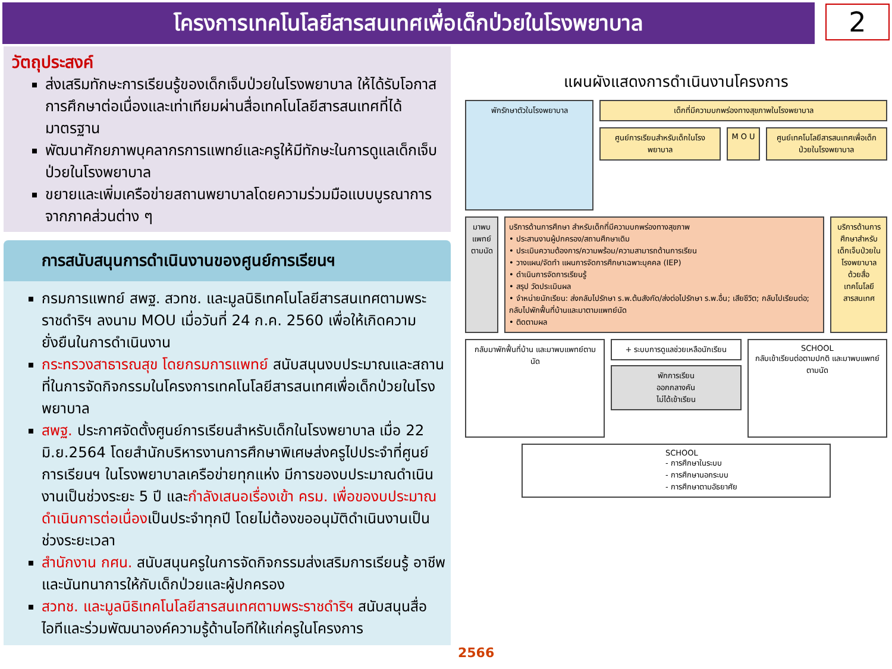โครงการเทคโนโลยีสารสนเทศเพื่อเด็กป่วยในโรงพยาบาล
2
วัตถุประสงค์
ส่งเสริมทักษะการเรียนรู้ของเด็กเจ็บป่วยในโรงพยาบาล ให้ได้รับโอกาสการศึกษาต่อเนื่องและเท่าเทียมผ่านสื่อเทคโนโลยีสารสนเทศที่ได้มาตรฐาน
พัฒนาศักยภาพบุคลากรการแพทย์และครูให้มีทักษะในการดูแลเด็กเจ็บป่วยในโรงพยาบาล
ขยายและเพิ่มเครือข่ายสถานพยาบาลโดยความร่วมมือแบบบูรณาการจากภาคส่วนต่าง ๆ
การสนับสนุนการดำเนินงานของศูนย์การเรียนฯ
กรมการแพทย์ สพฐ. สวทช. และมูลนิธิเทคโนโลยีสารสนเทศตามพระราชดำริฯ ลงนาม MOU เมื่อวันที่ 24 ก.ค. 2560 เพื่อให้เกิดความยั่งยืนในการดำเนินงาน
กระทรวงสาธารณสุข โดยกรมการแพทย์ สนับสนุนงบประมาณและสถานที่ในการจัดกิจกรรมในโครงการเทคโนโลยีสารสนเทศเพื่อเด็กป่วยในโรงพยาบาล
สพฐ. ประกาศจัดตั้งศูนย์การเรียนสำหรับเด็กในโรงพยาบาล เมื่อ 22 มิ.ย.2564 โดยสำนักบริหารงานการศึกษาพิเศษส่งครูไปประจำที่ศูนย์การเรียนฯ ในโรงพยาบาลเครือข่ายทุกแห่ง มีการของบประมาณดำเนินงานเป็นช่วงระยะ 5 ปี และกำลังเสนอเรื่องเข้า ครม. เพื่อของบประมาณดำเนินการต่อเนื่องเป็นประจำทุกปี โดยไม่ต้องขออนุมัติดำเนินงานเป็นช่วงระยะเวลา
สำนักงาน กศน. สนับสนุนครูในการจัดกิจกรรมส่งเสริมการเรียนรู้ อาชีพและนันทนาการให้กับเด็กป่วยและผู้ปกครอง
สวทช. และมูลนิธิเทคโนโลยีสารสนเทศตามพระราชดำริฯ สนับสนุนสื่อไอทีและร่วมพัฒนาองค์ความรู้ด้านไอทีให้แก่ครูในโครงการ
แผนผังแสดงการดำเนินงานโครงการ
พักรักษาตัวในโรงพยาบาล
เด็กที่มีความบกพร่องทางสุขภาพในโรงพยาบาล
ศูนย์การเรียนสำหรับเด็กในโรงพยาบาล
M O U ศูนย์เทคโนโลยีสารสนเทศเพื่อเด็กป่วยในโรงพยาบาล
มาพบแพทย์ตามนัด
บริการด้านการศึกษา สำหรับเด็กที่มีความบกพร่องทางสุขภาพ
• ประสานงานผู้ปกครอง/สถานศึกษาเดิม
• ประเมินความต้องการ/ความพร้อม/ความสามารถด้านการเรียน
• วางแผน/จัดทำ แผนการจัดการศึกษาเฉพาะบุคคล (IEP)
• ดำเนินการจัดการเรียนรู้
• สรุป วัดประเมินผล
• จำหน่ายนักเรียน: ส่งกลับไปรักษา ร.พ.ต้นสังกัด/ส่งต่อไปรักษา ร.พ.อื่น; เสียชีวิต; กลับไปเรียนต่อ; กลับไปพักฟื้นที่บ้านและมาตามแพทย์นัด
• ติดตามผล
บริการด้านการศึกษาสำหรับเด็กเจ็บป่วยในโรงพยาบาลด้วยสื่อเทคโนโลยีสารสนเทศ
กลับมาพักฟื้นที่บ้าน และมาพบแพทย์ตามนัด
+ ระบบการดูแลช่วยเหลือนักเรียน
พักการเรียน
ออกกลางคัน
ไม่ได้เข้าเรียน
SCHOOL
กลับเข้าเรียนต่อตามปกติ และมาพบแพทย์ตามนัด
SCHOOL
- การศึกษาในระบบ
- การศึกษานอกระบบ
- การศึกษาตามอัธยาศัย
2566